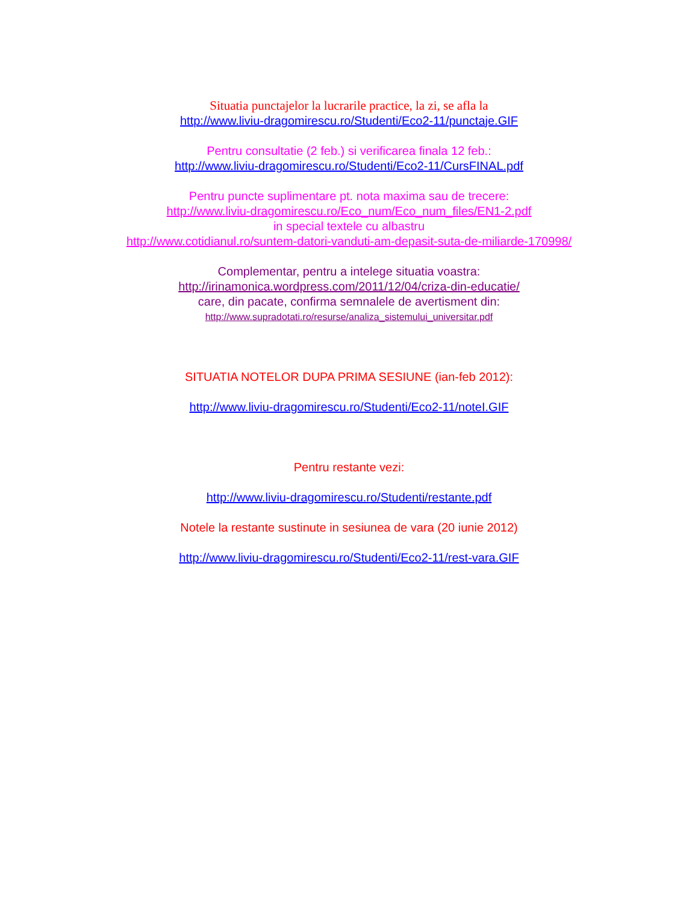Situatia punctajelor la lucrarile practice, la zi, se afla la
http://www.liviu-dragomirescu.ro/Studenti/Eco2-11/punctaje.GIF
Pentru consultatie (2 feb.) si verificarea finala 12 feb.:
http://www.liviu-dragomirescu.ro/Studenti/Eco2-11/CursFINAL.pdf
Pentru puncte suplimentare pt. nota maxima sau de trecere:
http://www.liviu-dragomirescu.ro/Eco_num/Eco_num_files/EN1-2.pdf
in special textele cu albastru
http://www.cotidianul.ro/suntem-datori-vanduti-am-depasit-suta-de-miliarde-170998/
Complementar, pentru a intelege situatia voastra:
http://irinamonica.wordpress.com/2011/12/04/criza-din-educatie/
care, din pacate, confirma semnalele de avertisment din:
http://www.supradotati.ro/resurse/analiza_sistemului_universitar.pdf
SITUATIA NOTELOR DUPA PRIMA SESIUNE (ian-feb 2012):
http://www.liviu-dragomirescu.ro/Studenti/Eco2-11/noteI.GIF
Pentru restante vezi:
http://www.liviu-dragomirescu.ro/Studenti/restante.pdf
Notele la restante sustinute in sesiunea de vara (20 iunie 2012)
http://www.liviu-dragomirescu.ro/Studenti/Eco2-11/rest-vara.GIF